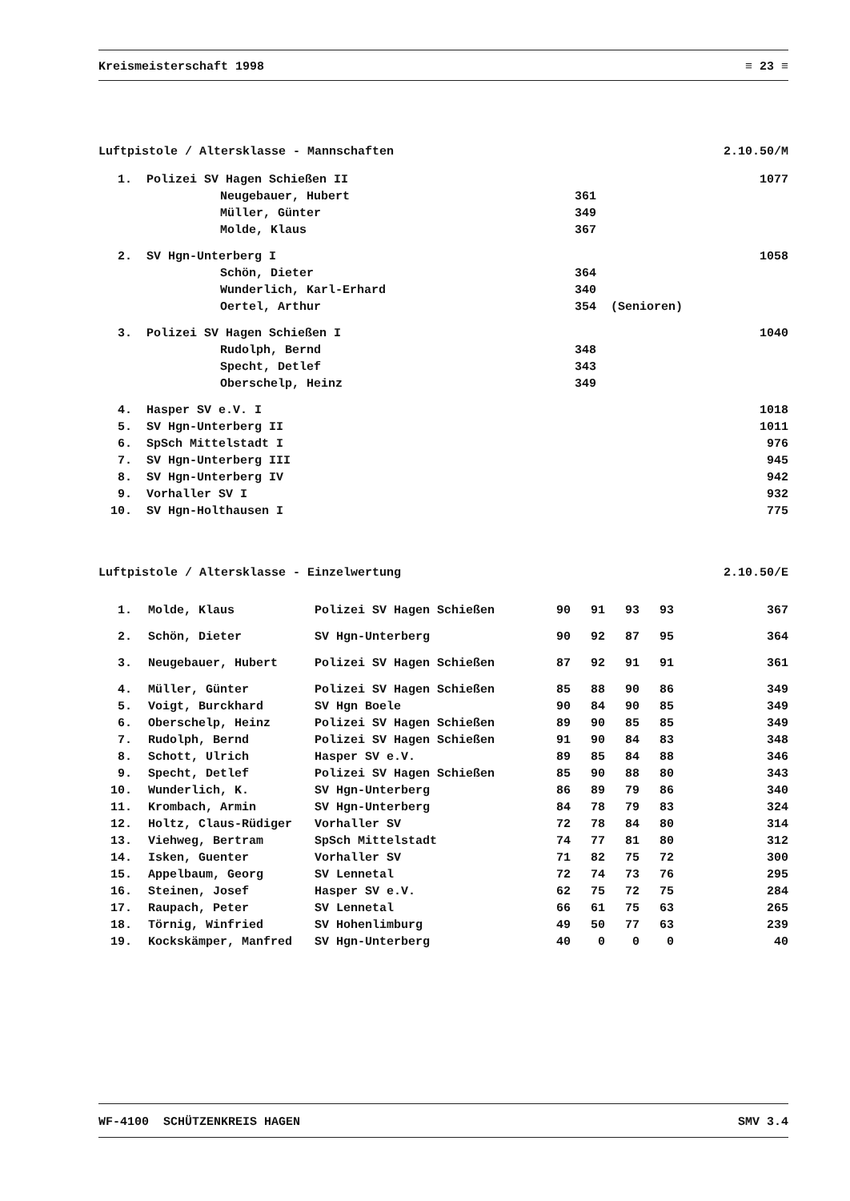Kreismeisterschaft 1998 ≡ 23 ≡
Luftpistole / Altersklasse - Mannschaften 2.10.50/M
| 1. | Polizei SV Hagen Schießen II | | | 1077 |
| | Neugebauer, Hubert | 361 | | |
| | Müller, Günter | 349 | | |
| | Molde, Klaus | 367 | | |
| 2. | SV Hgn-Unterberg I | | | 1058 |
| | Schön, Dieter | 364 | | |
| | Wunderlich, Karl-Erhard | 340 | | |
| | Oertel, Arthur | 354 | (Senioren) | |
| 3. | Polizei SV Hagen Schießen I | | | 1040 |
| | Rudolph, Bernd | 348 | | |
| | Specht, Detlef | 343 | | |
| | Oberschelp, Heinz | 349 | | |
| 4. | Hasper SV e.V. I | | | 1018 |
| 5. | SV Hgn-Unterberg II | | | 1011 |
| 6. | SpSch Mittelstadt I | | | 976 |
| 7. | SV Hgn-Unterberg III | | | 945 |
| 8. | SV Hgn-Unterberg IV | | | 942 |
| 9. | Vorhaller SV I | | | 932 |
| 10. | SV Hgn-Holthausen I | | | 775 |
Luftpistole / Altersklasse - Einzelwertung 2.10.50/E
| 1. | Molde, Klaus | Polizei SV Hagen Schießen | 90 | 91 | 93 | 93 | 367 |
| 2. | Schön, Dieter | SV Hgn-Unterberg | 90 | 92 | 87 | 95 | 364 |
| 3. | Neugebauer, Hubert | Polizei SV Hagen Schießen | 87 | 92 | 91 | 91 | 361 |
| 4. | Müller, Günter | Polizei SV Hagen Schießen | 85 | 88 | 90 | 86 | 349 |
| 5. | Voigt, Burckhard | SV Hgn Boele | 90 | 84 | 90 | 85 | 349 |
| 6. | Oberschelp, Heinz | Polizei SV Hagen Schießen | 89 | 90 | 85 | 85 | 349 |
| 7. | Rudolph, Bernd | Polizei SV Hagen Schießen | 91 | 90 | 84 | 83 | 348 |
| 8. | Schott, Ulrich | Hasper SV e.V. | 89 | 85 | 84 | 88 | 346 |
| 9. | Specht, Detlef | Polizei SV Hagen Schießen | 85 | 90 | 88 | 80 | 343 |
| 10. | Wunderlich, K. | SV Hgn-Unterberg | 86 | 89 | 79 | 86 | 340 |
| 11. | Krombach, Armin | SV Hgn-Unterberg | 84 | 78 | 79 | 83 | 324 |
| 12. | Holtz, Claus-Rüdiger | Vorhaller SV | 72 | 78 | 84 | 80 | 314 |
| 13. | Viehweg, Bertram | SpSch Mittelstadt | 74 | 77 | 81 | 80 | 312 |
| 14. | Isken, Guenter | Vorhaller SV | 71 | 82 | 75 | 72 | 300 |
| 15. | Appelbaum, Georg | SV Lennetal | 72 | 74 | 73 | 76 | 295 |
| 16. | Steinen, Josef | Hasper SV e.V. | 62 | 75 | 72 | 75 | 284 |
| 17. | Raupach, Peter | SV Lennetal | 66 | 61 | 75 | 63 | 265 |
| 18. | Törnig, Winfried | SV Hohenlimburg | 49 | 50 | 77 | 63 | 239 |
| 19. | Kockskämper, Manfred | SV Hgn-Unterberg | 40 | 0 | 0 | 0 | 40 |
WF-4100 SCHÜTZENKREIS HAGEN SMV 3.4